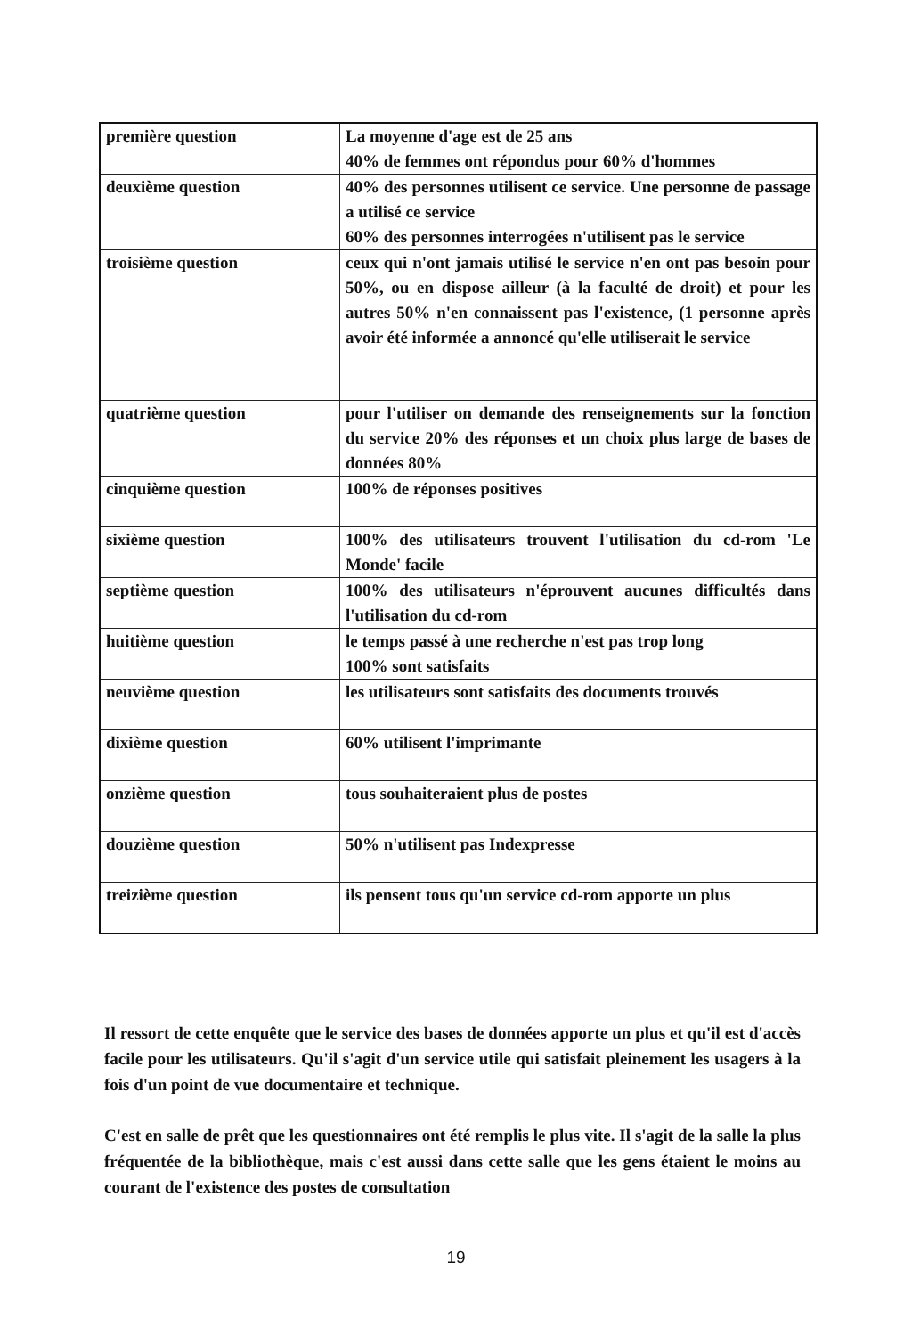| première question | La moyenne d'age est de 25 ans 40% de femmes ont répondus pour 60% d'hommes |
| deuxième question | 40% des personnes utilisent ce service. Une personne de passage a utilisé ce service 60% des personnes interrogées n'utilisent pas le service |
| troisième question | ceux qui n'ont jamais utilisé le service n'en ont pas besoin pour 50%, ou en dispose ailleur (à la faculté de droit) et pour les autres 50% n'en connaissent pas l'existence, (1 personne après avoir été informée a annoncé qu'elle utiliserait le service |
| quatrième question | pour l'utiliser on demande des renseignements sur la fonction du service 20% des réponses et un choix plus large de bases de données 80% |
| cinquième question | 100% de réponses positives |
| sixième question | 100% des utilisateurs trouvent l'utilisation du cd-rom 'Le Monde' facile |
| septième question | 100% des utilisateurs n'éprouvent aucunes difficultés dans l'utilisation du cd-rom |
| huitième question | le temps passé à une recherche n'est pas trop long 100% sont satisfaits |
| neuvième question | les utilisateurs sont satisfaits des documents trouvés |
| dixième question | 60% utilisent l'imprimante |
| onzième question | tous souhaiteraient plus de postes |
| douzième question | 50% n'utilisent pas Indexpresse |
| treizième question | ils pensent tous qu'un service cd-rom apporte un plus |
Il ressort de cette enquête que le service des bases de données apporte un plus et qu'il est d'accès facile pour les utilisateurs. Qu'il s'agit d'un service utile qui satisfait pleinement les usagers à la fois d'un point de vue documentaire et technique.
C'est en salle de prêt que les questionnaires ont été remplis le plus vite. Il s'agit de la salle la plus fréquentée de la bibliothèque, mais c'est aussi dans cette salle que les gens étaient le moins au courant de l'existence des postes de consultation
19